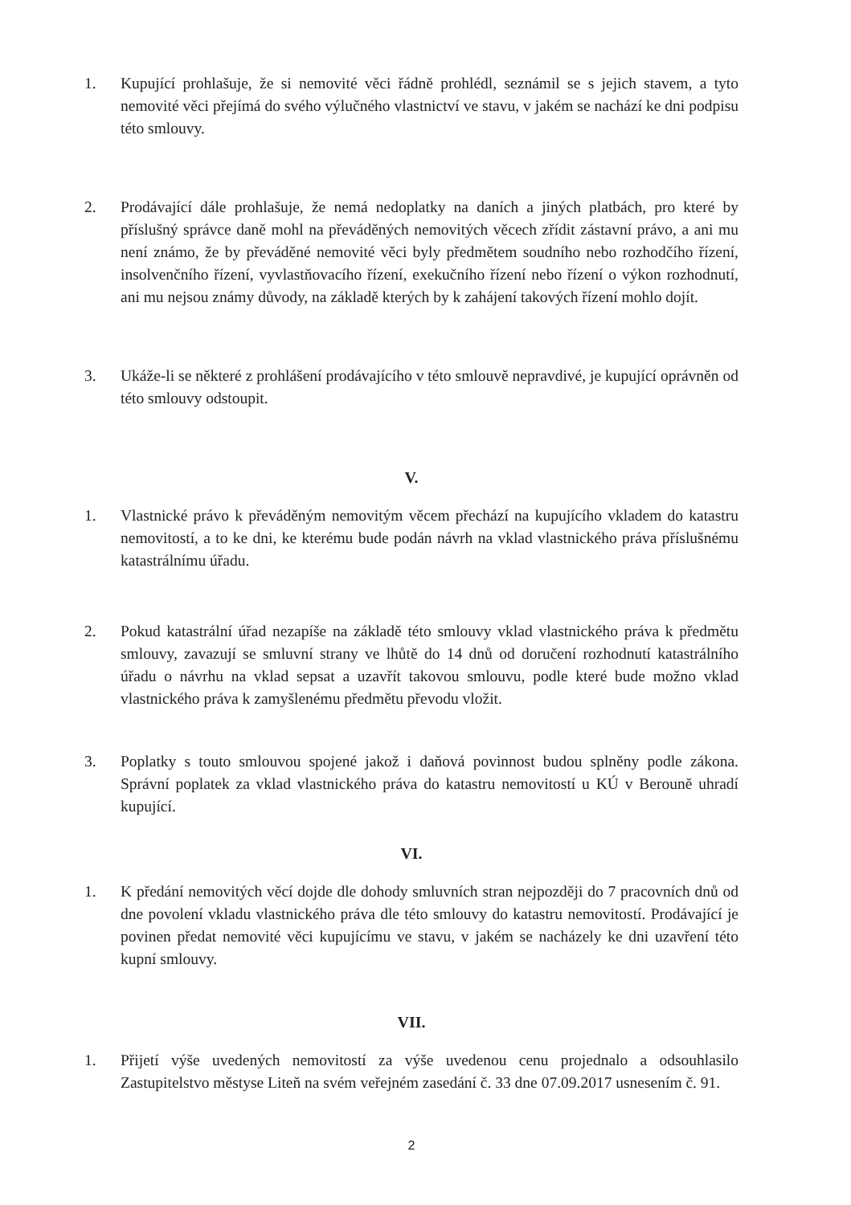1. Kupující prohlašuje, že si nemovité věci řádně prohlédl, seznámil se s jejich stavem, a tyto nemovité věci přejímá do svého výlučného vlastnictví ve stavu, v jakém se nachází ke dni podpisu této smlouvy.
2. Prodávající dále prohlašuje, že nemá nedoplatky na daních a jiných platbách, pro které by příslušný správce daně mohl na převáděných nemovitých věcech zřídit zástavní právo, a ani mu není známo, že by převáděné nemovité věci byly předmětem soudního nebo rozhodčího řízení, insolvenčního řízení, vyvlastňovacího řízení, exekučního řízení nebo řízení o výkon rozhodnutí, ani mu nejsou známy důvody, na základě kterých by k zahájení takových řízení mohlo dojít.
3. Ukáže-li se některé z prohlášení prodávajícího v této smlouvě nepravdivé, je kupující oprávněn od této smlouvy odstoupit.
V.
1. Vlastnické právo k převáděným nemovitým věcem přechází na kupujícího vkladem do katastru nemovitostí, a to ke dni, ke kterému bude podán návrh na vklad vlastnického práva příslušnému katastrálnímu úřadu.
2. Pokud katastrální úřad nezapíše na základě této smlouvy vklad vlastnického práva k předmětu smlouvy, zavazují se smluvní strany ve lhůtě do 14 dnů od doručení rozhodnutí katastrálního úřadu o návrhu na vklad sepsat a uzavřít takovou smlouvu, podle které bude možno vklad vlastnického práva k zamyšlenému předmětu převodu vložit.
3. Poplatky s touto smlouvou spojené jakož i daňová povinnost budou splněny podle zákona. Správní poplatek za vklad vlastnického práva do katastru nemovitostí u KÚ v Berouně uhradí kupující.
VI.
1. K předání nemovitých věcí dojde dle dohody smluvních stran nejpozději do 7 pracovních dnů od dne povolení vkladu vlastnického práva dle této smlouvy do katastru nemovitostí. Prodávající je povinen předat nemovité věci kupujícímu ve stavu, v jakém se nacházely ke dni uzavření této kupní smlouvy.
VII.
1. Přijetí výše uvedených nemovitostí za výše uvedenou cenu projednalo a odsouhlasilo Zastupitelstvo městyse Liteň na svém veřejném zasedání č. 33 dne 07.09.2017 usnesením č. 91.
2